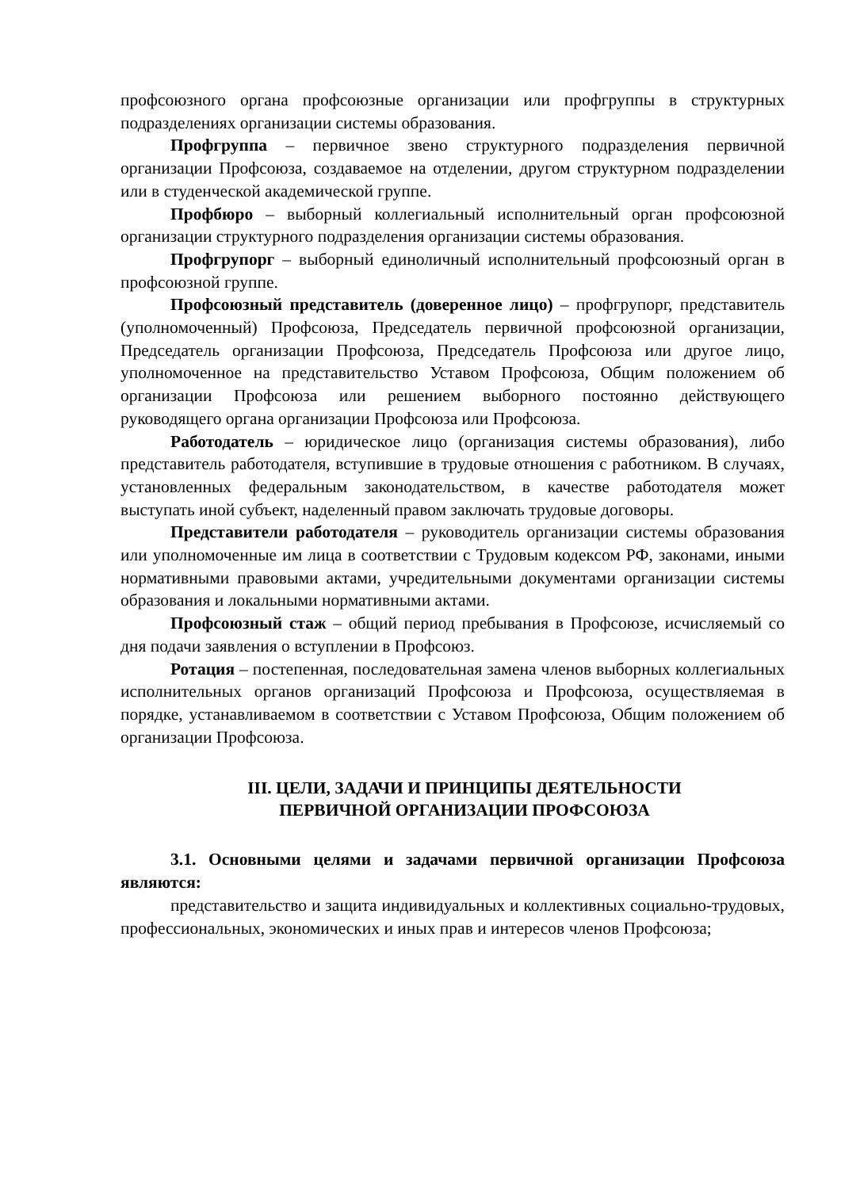профсоюзного органа профсоюзные организации или профгруппы в структурных подразделениях организации системы образования.
Профгруппа – первичное звено структурного подразделения первичной организации Профсоюза, создаваемое на отделении, другом структурном подразделении или в студенческой академической группе.
Профбюро – выборный коллегиальный исполнительный орган профсоюзной организации структурного подразделения организации системы образования.
Профгрупорг – выборный единоличный исполнительный профсоюзный орган в профсоюзной группе.
Профсоюзный представитель (доверенное лицо) – профгрупорг, представитель (уполномоченный) Профсоюза, Председатель первичной профсоюзной организации, Председатель организации Профсоюза, Председатель Профсоюза или другое лицо, уполномоченное на представительство Уставом Профсоюза, Общим положением об организации Профсоюза или решением выборного постоянно действующего руководящего органа организации Профсоюза или Профсоюза.
Работодатель – юридическое лицо (организация системы образования), либо представитель работодателя, вступившие в трудовые отношения с работником. В случаях, установленных федеральным законодательством, в качестве работодателя может выступать иной субъект, наделенный правом заключать трудовые договоры.
Представители работодателя – руководитель организации системы образования или уполномоченные им лица в соответствии с Трудовым кодексом РФ, законами, иными нормативными правовыми актами, учредительными документами организации системы образования и локальными нормативными актами.
Профсоюзный стаж – общий период пребывания в Профсоюзе, исчисляемый со дня подачи заявления о вступлении в Профсоюз.
Ротация – постепенная, последовательная замена членов выборных коллегиальных исполнительных органов организаций Профсоюза и Профсоюза, осуществляемая в порядке, устанавливаемом в соответствии с Уставом Профсоюза, Общим положением об организации Профсоюза.
III. ЦЕЛИ, ЗАДАЧИ И ПРИНЦИПЫ ДЕЯТЕЛЬНОСТИ
ПЕРВИЧНОЙ ОРГАНИЗАЦИИ ПРОФСОЮЗА
3.1. Основными целями и задачами первичной организации Профсоюза являются:
представительство и защита индивидуальных и коллективных социально-трудовых, профессиональных, экономических и иных прав и интересов членов Профсоюза;